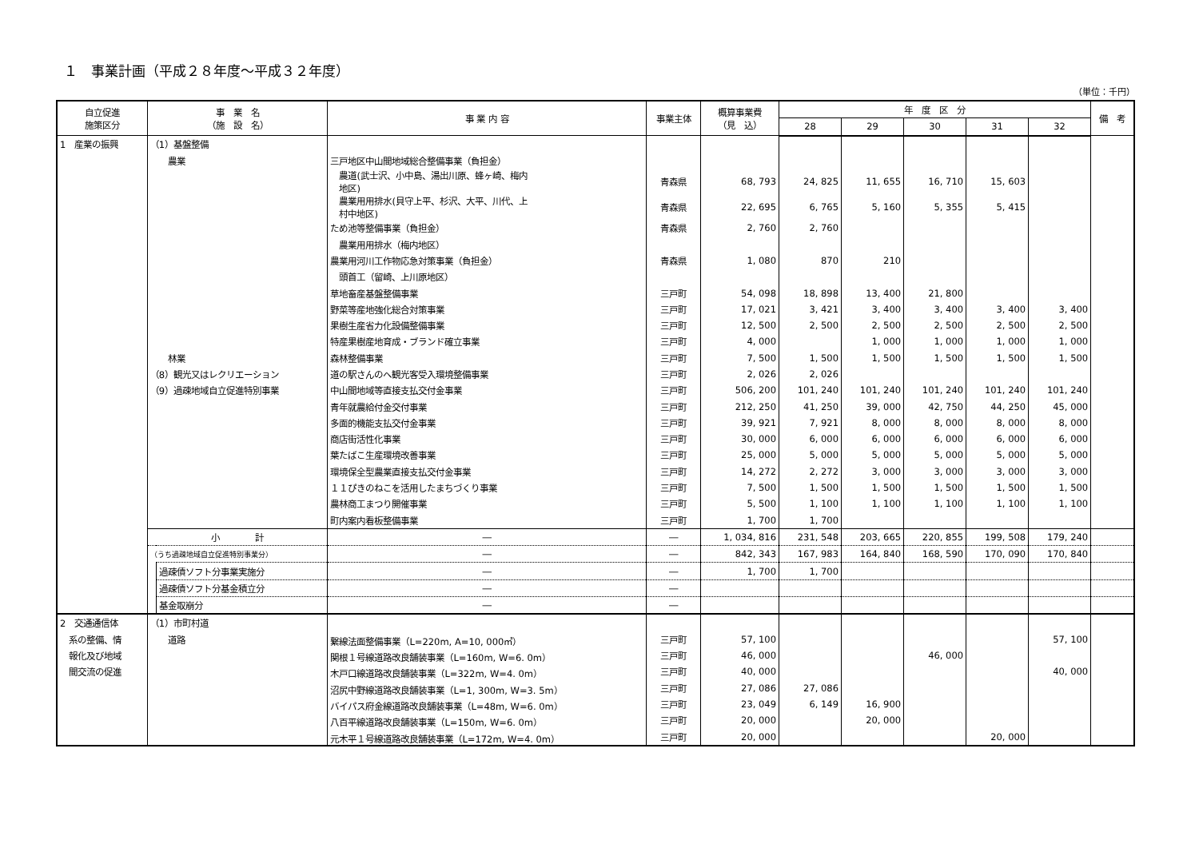１　事業計画（平成２８年度～平成３２年度）
（単位：千円）
| 自立促進 施策区分 | 事 業 名 （施 設 名） | | 事 業 内 容 | 事業主体 | 概算事業費 （見 込） | 年 度 区 分 | | | | | 備 考 |
| --- | --- | --- | --- | --- | --- | --- | --- | --- | --- | --- | --- |
| | | | | | | 28 | 29 | 30 | 31 | 32 | |
| 1 産業の振興 | （1）基盤整備 | | | | | | | | | | |
| | 農業 | | 三戸地区中山間地域総合整備事業（負担金） | | | | | | | | |
| | | | 農道(武士沢、小中島、湯出川原、蜂ヶ崎、梅内 地区) | 青森県 | 68, 793 | 24, 825 | 11, 655 | 16, 710 | 15, 603 | | |
| | | | 農業用用排水(貝守上平、杉沢、大平、川代、上 村中地区) | 青森県 | 22, 695 | 6, 765 | 5, 160 | 5, 355 | 5, 415 | | |
| | | | ため池等整備事業（負担金） | 青森県 | 2, 760 | 2, 760 | | | | | |
| | | | 農業用用排水（梅内地区） | | | | | | | | |
| | | | 農業用河川工作物応急対策事業（負担金） | 青森県 | 1, 080 | 870 | 210 | | | | |
| | | | 頭首工（留崎、上川原地区） | | | | | | | | |
| | | | 草地畜産基盤整備事業 | 三戸町 | 54, 098 | 18, 898 | 13, 400 | 21, 800 | | | |
| | | | 野菜等産地強化総合対策事業 | 三戸町 | 17, 021 | 3, 421 | 3, 400 | 3, 400 | 3, 400 | 3, 400 | |
| | | | 果樹生産省力化設備整備事業 | 三戸町 | 12, 500 | 2, 500 | 2, 500 | 2, 500 | 2, 500 | 2, 500 | |
| | | | 特産果樹産地育成・ブランド確立事業 | 三戸町 | 4, 000 | | 1, 000 | 1, 000 | 1, 000 | 1, 000 | |
| | 林業 | | 森林整備事業 | 三戸町 | 7, 500 | 1, 500 | 1, 500 | 1, 500 | 1, 500 | 1, 500 | |
| | （8）観光又はレクリエーション | | 道の駅さんのへ観光客受入環境整備事業 | 三戸町 | 2, 026 | 2, 026 | | | | | |
| | （9）過疎地域自立促進特別事業 | | 中山間地域等直接支払交付金事業 | 三戸町 | 506, 200 | 101, 240 | 101, 240 | 101, 240 | 101, 240 | 101, 240 | |
| | | | 青年就農給付金交付事業 | 三戸町 | 212, 250 | 41, 250 | 39, 000 | 42, 750 | 44, 250 | 45, 000 | |
| | | | 多面的機能支払交付金事業 | 三戸町 | 39, 921 | 7, 921 | 8, 000 | 8, 000 | 8, 000 | 8, 000 | |
| | | | 商店街活性化事業 | 三戸町 | 30, 000 | 6, 000 | 6, 000 | 6, 000 | 6, 000 | 6, 000 | |
| | | | 葉たばこ生産環境改善事業 | 三戸町 | 25, 000 | 5, 000 | 5, 000 | 5, 000 | 5, 000 | 5, 000 | |
| | | | 環境保全型農業直接支払交付金事業 | 三戸町 | 14, 272 | 2, 272 | 3, 000 | 3, 000 | 3, 000 | 3, 000 | |
| | | | １１ぴきのねこを活用したまちづくり事業 | 三戸町 | 7, 500 | 1, 500 | 1, 500 | 1, 500 | 1, 500 | 1, 500 | |
| | | | 農林商工まつり開催事業 | 三戸町 | 5, 500 | 1, 100 | 1, 100 | 1, 100 | 1, 100 | 1, 100 | |
| | | | 町内案内看板整備事業 | 三戸町 | 1, 700 | 1, 700 | | | | | |
| | 小 計 | | ― | ― | 1, 034, 816 | 231, 548 | 203, 665 | 220, 855 | 199, 508 | 179, 240 | |
| | （うち過疎地域自立促進特別事業分） | | ― | ― | 842, 343 | 167, 983 | 164, 840 | 168, 590 | 170, 090 | 170, 840 | |
| | | 過疎債ソフト分事業実施分 | ― | ― | 1, 700 | 1, 700 | | | | | |
| | | 過疎債ソフト分基金積立分 | ― | ― | | | | | | | |
| | | 基金取崩分 | ― | ― | | | | | | | |
| 2 交通通信体 | （1）市町村道 | | | | | | | | | | |
| 系の整備、情 | 道路 | | 繋線法面整備事業（L=220m, A=10, 000㎡） | 三戸町 | 57, 100 | | | | | 57, 100 | |
| 報化及び地域 | | | 関根１号線道路改良舗装事業（L=160m, W=6. 0m） | 三戸町 | 46, 000 | | | 46, 000 | | | |
| 間交流の促進 | | | 木戸口線道路改良舗装事業（L=322m, W=4. 0m） | 三戸町 | 40, 000 | | | | | 40, 000 | |
| | | | 沼尻中野線道路改良舗装事業（L=1, 300m, W=3. 5m） | 三戸町 | 27, 086 | 27, 086 | | | | | |
| | | | バイパス府金線道路改良舗装事業（L=48m, W=6. 0m） | 三戸町 | 23, 049 | 6, 149 | 16, 900 | | | | |
| | | | 八百平線道路改良舗装事業（L=150m, W=6. 0m） | 三戸町 | 20, 000 | | 20, 000 | | | | |
| | | | 元木平１号線道路改良舗装事業（L=172m, W=4. 0m） | 三戸町 | 20, 000 | | | | 20, 000 | | |